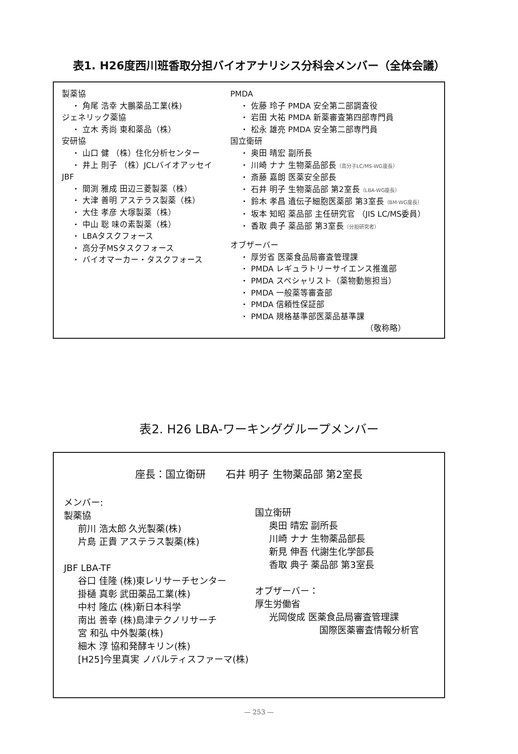表1. H26度西川班香取分担バイオアナリシス分科会メンバー（全体会議）
製薬協
・ 角尾 浩幸 大鵬薬品工業(株)
ジェネリック薬協
・ 立木 秀尚 東和薬品（株）
安研協
・ 山口 健 （株）住化分析センター
・ 井上 則子 （株）JCLバイオアッセイ
JBF
・ 間渕 雅成 田辺三菱製薬（株）
・ 大津 善明 アステラス製薬（株）
・ 大住 孝彦 大塚製薬（株）
・ 中山 聡 味の素製薬（株）
・ LBAタスクフォース
・ 高分子MSタスクフォース
・ バイオマーカー・タスクフォース
PMDA
・ 佐藤 玲子 PMDA 安全第二部調査役
・ 岩田 大祐 PMDA 新薬審査第四部専門員
・ 松永 雄亮 PMDA 安全第二部専門員
国立衛研
・ 奥田 晴宏 副所長
・ 川崎 ナナ 生物薬品部長（高分子LC/MS-WG座長）
・ 斎藤 嘉朗 医薬安全部長
・ 石井 明子 生物薬品部 第2室長（LBA-WG座長）
・ 鈴木 孝昌 遺伝子細胞医薬部 第3室長（BM-WG座長）
・ 坂本 知昭 薬品部 主任研究官 （JIS LC/MS委員）
・ 香取 典子 薬品部 第3室長（分担研究者）
オブザーバー
・ 厚労省 医薬食品局審査管理課
・ PMDA レギュラトリーサイエンス推進部
・ PMDA スペシャリスト（薬物動態担当）
・ PMDA 一般薬等審査部
・ PMDA 信頼性保証部
・ PMDA 規格基準部医薬品基準課
（敬称略）
表2. H26 LBA-ワーキンググループメンバー
座長：国立衛研　　石井 明子 生物薬品部 第2室長
メンバー:
製薬協
前川 浩太郎 久光製薬(株)
片島 正貴 アステラス製薬(株)
JBF LBA-TF
谷口 佳隆 (株)東レリサーチセンター
掛樋 真彰 武田薬品工業(株)
中村 隆広 (株)新日本科学
南出 善幸 (株)島津テクノリサーチ
宮 和弘 中外製薬(株)
細木 淳 協和発酵キリン(株)
[H25]今里真実 ノバルティスファーマ(株)
国立衛研
奥田 晴宏 副所長
川崎 ナナ 生物薬品部長
新見 伸吾 代謝生化学部長
香取 典子 薬品部 第3室長
オブザーバー：
厚生労働省
光岡俊成 医薬食品局審査管理課
国際医薬審査情報分析官
— 253 —